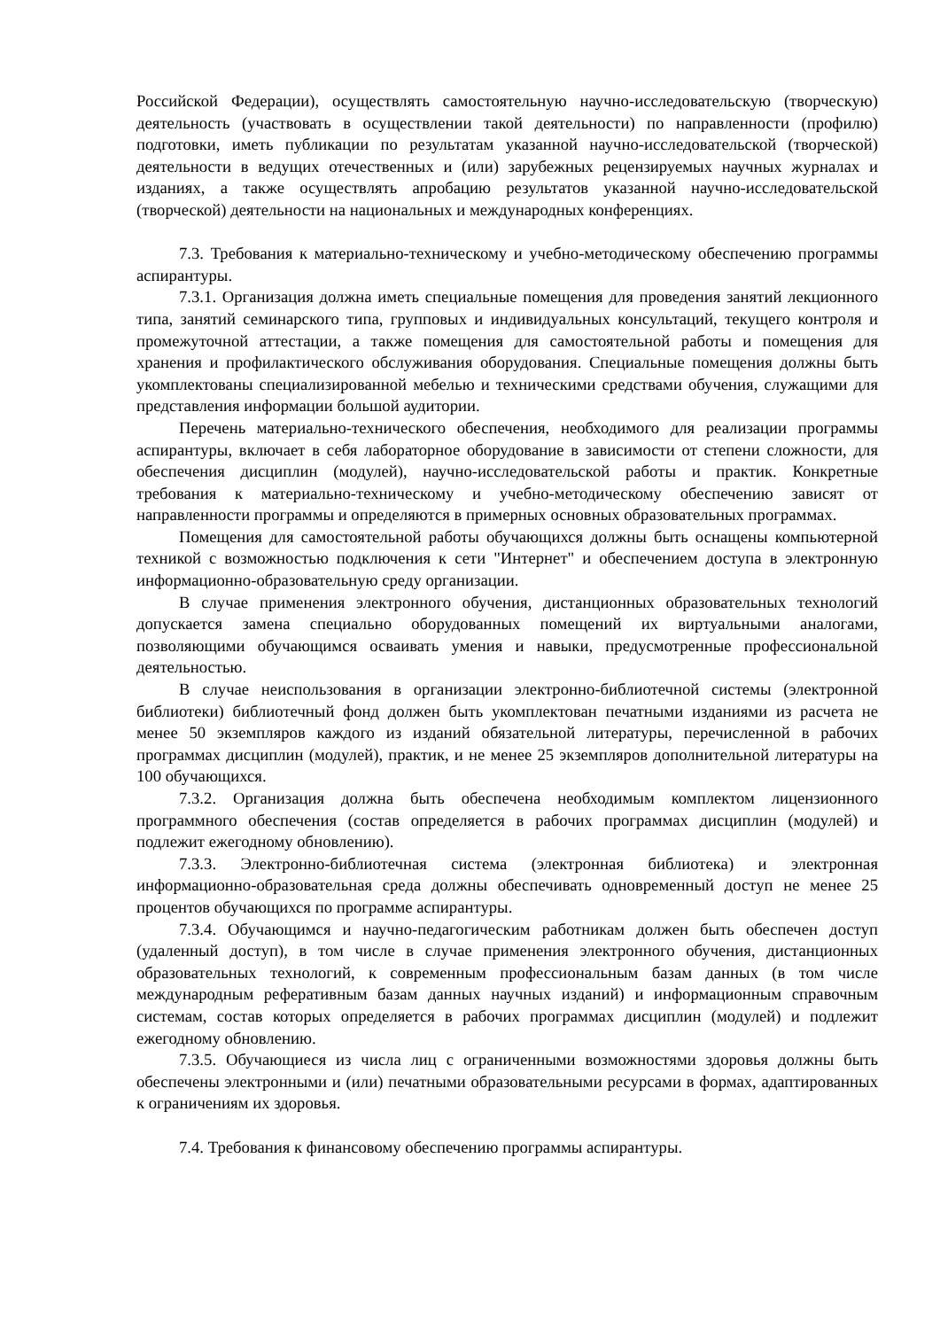Российской Федерации), осуществлять самостоятельную научно-исследовательскую (творческую) деятельность (участвовать в осуществлении такой деятельности) по направленности (профилю) подготовки, иметь публикации по результатам указанной научно-исследовательской (творческой) деятельности в ведущих отечественных и (или) зарубежных рецензируемых научных журналах и изданиях, а также осуществлять апробацию результатов указанной научно-исследовательской (творческой) деятельности на национальных и международных конференциях.
7.3. Требования к материально-техническому и учебно-методическому обеспечению программы аспирантуры.
7.3.1. Организация должна иметь специальные помещения для проведения занятий лекционного типа, занятий семинарского типа, групповых и индивидуальных консультаций, текущего контроля и промежуточной аттестации, а также помещения для самостоятельной работы и помещения для хранения и профилактического обслуживания оборудования. Специальные помещения должны быть укомплектованы специализированной мебелью и техническими средствами обучения, служащими для представления информации большой аудитории.
Перечень материально-технического обеспечения, необходимого для реализации программы аспирантуры, включает в себя лабораторное оборудование в зависимости от степени сложности, для обеспечения дисциплин (модулей), научно-исследовательской работы и практик. Конкретные требования к материально-техническому и учебно-методическому обеспечению зависят от направленности программы и определяются в примерных основных образовательных программах.
Помещения для самостоятельной работы обучающихся должны быть оснащены компьютерной техникой с возможностью подключения к сети "Интернет" и обеспечением доступа в электронную информационно-образовательную среду организации.
В случае применения электронного обучения, дистанционных образовательных технологий допускается замена специально оборудованных помещений их виртуальными аналогами, позволяющими обучающимся осваивать умения и навыки, предусмотренные профессиональной деятельностью.
В случае неиспользования в организации электронно-библиотечной системы (электронной библиотеки) библиотечный фонд должен быть укомплектован печатными изданиями из расчета не менее 50 экземпляров каждого из изданий обязательной литературы, перечисленной в рабочих программах дисциплин (модулей), практик, и не менее 25 экземпляров дополнительной литературы на 100 обучающихся.
7.3.2. Организация должна быть обеспечена необходимым комплектом лицензионного программного обеспечения (состав определяется в рабочих программах дисциплин (модулей) и подлежит ежегодному обновлению).
7.3.3. Электронно-библиотечная система (электронная библиотека) и электронная информационно-образовательная среда должны обеспечивать одновременный доступ не менее 25 процентов обучающихся по программе аспирантуры.
7.3.4. Обучающимся и научно-педагогическим работникам должен быть обеспечен доступ (удаленный доступ), в том числе в случае применения электронного обучения, дистанционных образовательных технологий, к современным профессиональным базам данных (в том числе международным реферативным базам данных научных изданий) и информационным справочным системам, состав которых определяется в рабочих программах дисциплин (модулей) и подлежит ежегодному обновлению.
7.3.5. Обучающиеся из числа лиц с ограниченными возможностями здоровья должны быть обеспечены электронными и (или) печатными образовательными ресурсами в формах, адаптированных к ограничениям их здоровья.
7.4. Требования к финансовому обеспечению программы аспирантуры.